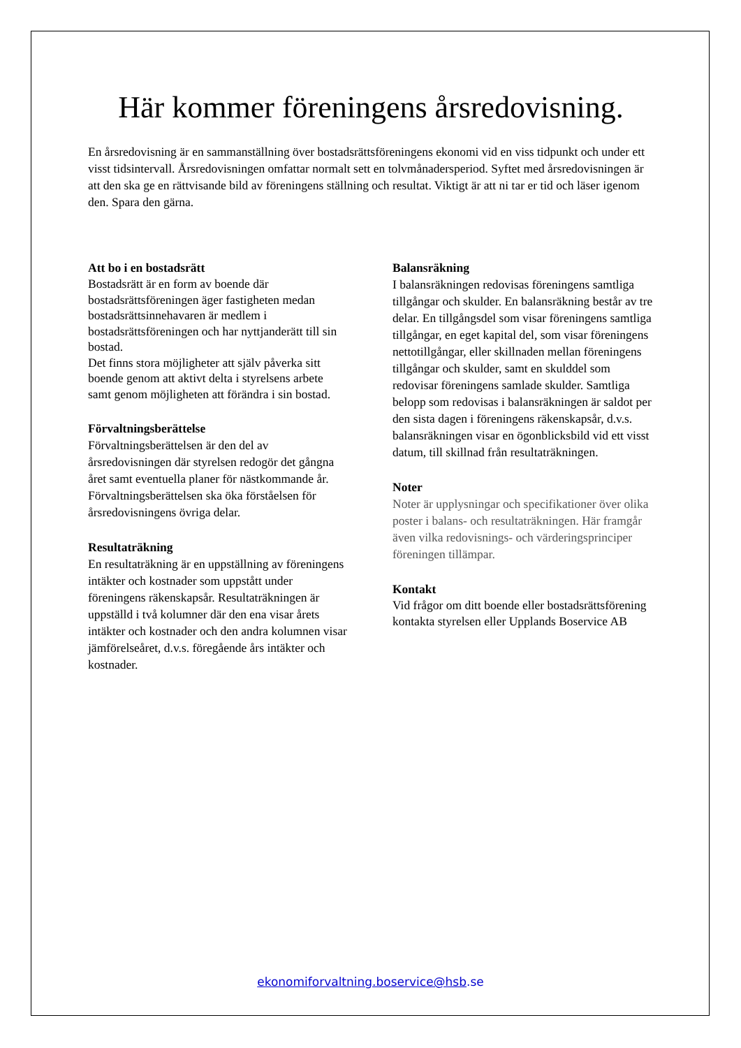Här kommer föreningens årsredovisning.
En årsredovisning är en sammanställning över bostadsrättsföreningens ekonomi vid en viss tidpunkt och under ett visst tidsintervall. Årsredovisningen omfattar normalt sett en tolvmånadersperiod. Syftet med årsredovisningen är att den ska ge en rättvisande bild av föreningens ställning och resultat. Viktigt är att ni tar er tid och läser igenom den. Spara den gärna.
Att bo i en bostadsrätt
Bostadsrätt är en form av boende där bostadsrättsföreningen äger fastigheten medan bostadsrättsinnehavaren är medlem i bostadsrättsföreningen och har nyttjanderätt till sin bostad.
Det finns stora möjligheter att själv påverka sitt boende genom att aktivt delta i styrelsens arbete samt genom möjligheten att förändra i sin bostad.
Förvaltningsberättelse
Förvaltningsberättelsen är den del av årsredovisningen där styrelsen redogör det gångna året samt eventuella planer för nästkommande år. Förvaltningsberättelsen ska öka förståelsen för årsredovisningens övriga delar.
Resultaträkning
En resultaträkning är en uppställning av föreningens intäkter och kostnader som uppstått under föreningens räkenskapsår. Resultaträkningen är uppställd i två kolumner där den ena visar årets intäkter och kostnader och den andra kolumnen visar jämförelseåret, d.v.s. föregående års intäkter och kostnader.
Balansräkning
I balansräkningen redovisas föreningens samtliga tillgångar och skulder. En balansräkning består av tre delar. En tillgångsdel som visar föreningens samtliga tillgångar, en eget kapital del, som visar föreningens nettotillgångar, eller skillnaden mellan föreningens tillgångar och skulder, samt en skulddel som redovisar föreningens samlade skulder. Samtliga belopp som redovisas i balansräkningen är saldot per den sista dagen i föreningens räkenskapsår, d.v.s. balansräkningen visar en ögonblicksbild vid ett visst datum, till skillnad från resultaträkningen.
Noter
Noter är upplysningar och specifikationer över olika poster i balans- och resultaträkningen. Här framgår även vilka redovisnings- och värderingsprinciper föreningen tillämpar.
Kontakt
Vid frågor om ditt boende eller bostadsrättsförening kontakta styrelsen eller Upplands Boservice AB
ekonomiforvaltning.boservice@hsb.se